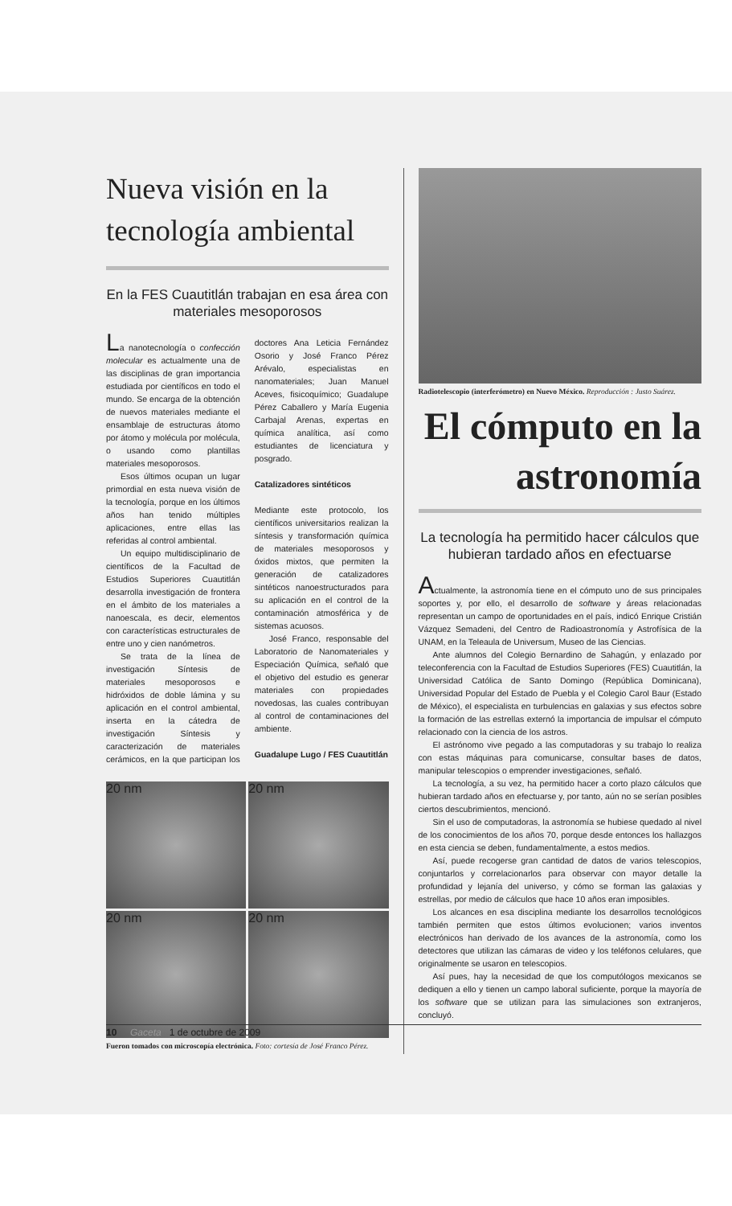Nueva visión en la tecnología ambiental
En la FES Cuautitlán trabajan en esa área con materiales mesoporosos
La nanotecnología o confección molecular es actualmente una de las disciplinas de gran importancia estudiada por científicos en todo el mundo. Se encarga de la obtención de nuevos materiales mediante el ensamblaje de estructuras átomo por átomo y molécula por molécula, o usando como plantillas materiales mesoporosos.
Esos últimos ocupan un lugar primordial en esta nueva visión de la tecnología, porque en los últimos años han tenido múltiples aplicaciones, entre ellas las referidas al control ambiental.
Un equipo multidisciplinario de científicos de la Facultad de Estudios Superiores Cuautitlán desarrolla investigación de frontera en el ámbito de los materiales a nanoescala, es decir, elementos con características estructurales de entre uno y cien nanómetros.
Se trata de la línea de investigación Síntesis de materiales mesoporosos e hidróxidos de doble lámina y su aplicación en el control ambiental, inserta en la cátedra de investigación Síntesis y caracterización de materiales cerámicos, en la que participan los doctores Ana Leticia Fernández Osorio y José Franco Pérez Arévalo, especialistas en nanomateriales; Juan Manuel Aceves, fisicoquímico; Guadalupe Pérez Caballero y María Eugenia Carbajal Arenas, expertas en química analítica, así como estudiantes de licenciatura y posgrado.
Catalizadores sintéticos
Mediante este protocolo, los científicos universitarios realizan la síntesis y transformación química de materiales mesoporosos y óxidos mixtos, que permiten la generación de catalizadores sintéticos nanoestructurados para su aplicación en el control de la contaminación atmosférica y de sistemas acuosos.
José Franco, responsable del Laboratorio de Nanomateriales y Especiación Química, señaló que el objetivo del estudio es generar materiales con propiedades novedosas, las cuales contribuyan al control de contaminaciones del ambiente.
Guadalupe Lugo / FES Cuautitlán
20 nm
20 nm
20 nm
20 nm
Fueron tomados con microscopía electrónica. Foto: cortesía de José Franco Pérez.
Radiotelescopio (interferómetro) en Nuevo México. Reproducción : Justo Suárez.
El cómputo en la astronomía
La tecnología ha permitido hacer cálculos que hubieran tardado años en efectuarse
Actualmente, la astronomía tiene en el cómputo uno de sus principales soportes y, por ello, el desarrollo de software y áreas relacionadas representan un campo de oportunidades en el país, indicó Enrique Cristián Vázquez Semadeni, del Centro de Radioastronomía y Astrofísica de la UNAM, en la Teleaula de Universum, Museo de las Ciencias.
Ante alumnos del Colegio Bernardino de Sahagún, y enlazado por teleconferencia con la Facultad de Estudios Superiores (FES) Cuautitlán, la Universidad Católica de Santo Domingo (República Dominicana), Universidad Popular del Estado de Puebla y el Colegio Carol Baur (Estado de México), el especialista en turbulencias en galaxias y sus efectos sobre la formación de las estrellas externó la importancia de impulsar el cómputo relacionado con la ciencia de los astros.
El astrónomo vive pegado a las computadoras y su trabajo lo realiza con estas máquinas para comunicarse, consultar bases de datos, manipular telescopios o emprender investigaciones, señaló.
La tecnología, a su vez, ha permitido hacer a corto plazo cálculos que hubieran tardado años en efectuarse y, por tanto, aún no se serían posibles ciertos descubrimientos, mencionó.
Sin el uso de computadoras, la astronomía se hubiese quedado al nivel de los conocimientos de los años 70, porque desde entonces los hallazgos en esta ciencia se deben, fundamentalmente, a estos medios.
Así, puede recogerse gran cantidad de datos de varios telescopios, conjuntarlos y correlacionarlos para observar con mayor detalle la profundidad y lejanía del universo, y cómo se forman las galaxias y estrellas, por medio de cálculos que hace 10 años eran imposibles.
Los alcances en esa disciplina mediante los desarrollos tecnológicos también permiten que estos últimos evolucionen; varios inventos electrónicos han derivado de los avances de la astronomía, como los detectores que utilizan las cámaras de video y los teléfonos celulares, que originalmente se usaron en telescopios.
Así pues, hay la necesidad de que los computólogos mexicanos se dediquen a ello y tienen un campo laboral suficiente, porque la mayoría de los software que se utilizan para las simulaciones son extranjeros, concluyó.
10 Gaceta 1 de octubre de 2009